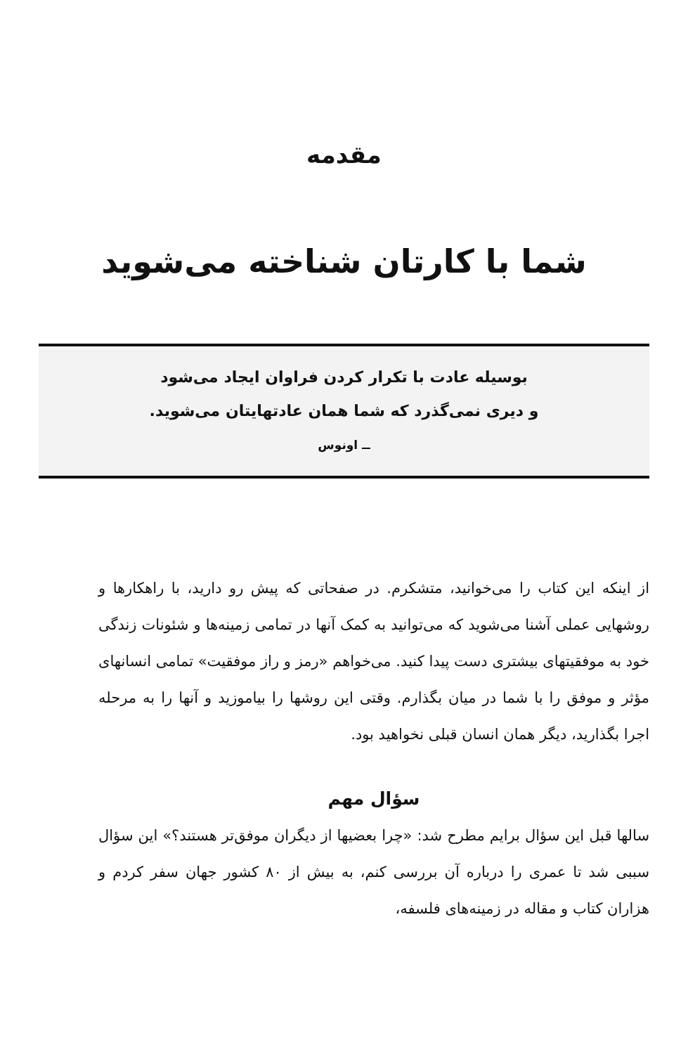مقدمه
شما با کارتان شناخته می‌شوید
بوسیله عادت با تکرار کردن فراوان ایجاد می‌شود
و دیری نمی‌گذرد که شما همان عادتهایتان می‌شوید.
ــ اونوس
از اینکه این کتاب را می‌خوانید، متشکرم. در صفحاتی که پیش رو دارید، با راهکارها و روشهایی عملی آشنا می‌شوید که می‌توانید به کمک آنها در تمامی زمینه‌ها و شئونات زندگی خود به موفقیتهای بیشتری دست پیدا کنید. می‌خواهم «رمز و راز موفقیت» تمامی انسانهای مؤثر و موفق را با شما در میان بگذارم. وقتی این روشها را بیاموزید و آنها را به مرحله اجرا بگذارید، دیگر همان انسان قبلی نخواهید بود.
سؤال مهم
سالها قبل این سؤال برایم مطرح شد: «چرا بعضیها از دیگران موفق‌تر هستند؟» این سؤال سببی شد تا عمری را درباره آن بررسی کنم، به بیش از ۸۰ کشور جهان سفر کردم و هزاران کتاب و مقاله در زمینه‌های فلسفه،